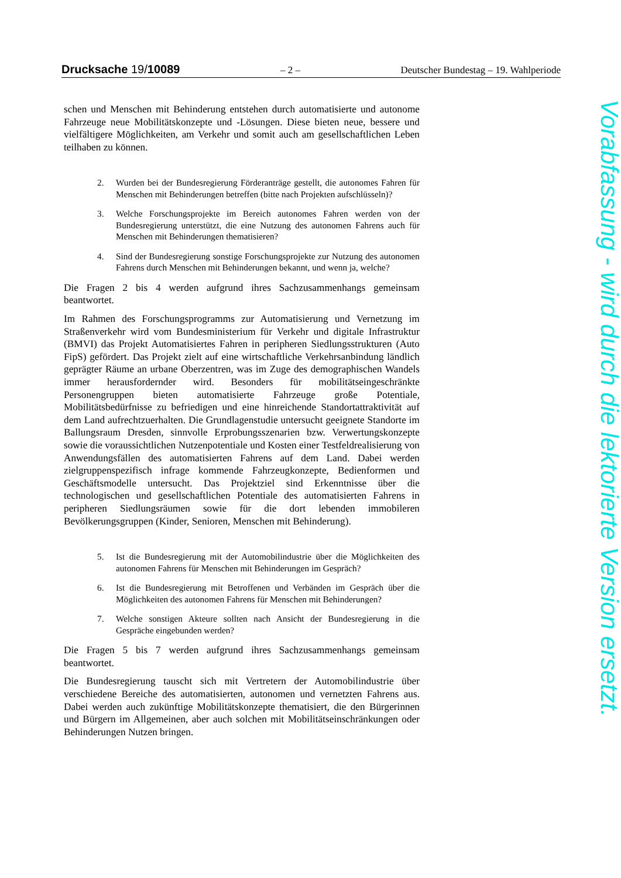Drucksache 19/10089 – 2 – Deutscher Bundestag – 19. Wahlperiode
schen und Menschen mit Behinderung entstehen durch automatisierte und autonome Fahrzeuge neue Mobilitätskonzepte und -Lösungen. Diese bieten neue, bessere und vielfältigere Möglichkeiten, am Verkehr und somit auch am gesellschaftlichen Leben teilhaben zu können.
2. Wurden bei der Bundesregierung Förderanträge gestellt, die autonomes Fahren für Menschen mit Behinderungen betreffen (bitte nach Projekten aufschlüsseln)?
3. Welche Forschungsprojekte im Bereich autonomes Fahren werden von der Bundesregierung unterstützt, die eine Nutzung des autonomen Fahrens auch für Menschen mit Behinderungen thematisieren?
4. Sind der Bundesregierung sonstige Forschungsprojekte zur Nutzung des autonomen Fahrens durch Menschen mit Behinderungen bekannt, und wenn ja, welche?
Die Fragen 2 bis 4 werden aufgrund ihres Sachzusammenhangs gemeinsam beantwortet.
Im Rahmen des Forschungsprogramms zur Automatisierung und Vernetzung im Straßenverkehr wird vom Bundesministerium für Verkehr und digitale Infrastruktur (BMVI) das Projekt Automatisiertes Fahren in peripheren Siedlungsstrukturen (Auto FipS) gefördert. Das Projekt zielt auf eine wirtschaftliche Verkehrsanbindung ländlich geprägter Räume an urbane Oberzentren, was im Zuge des demographischen Wandels immer herausfordernder wird. Besonders für mobilitätseingeschränkte Personengruppen bieten automatisierte Fahrzeuge große Potentiale, Mobilitätsbedürfnisse zu befriedigen und eine hinreichende Standortattraktivität auf dem Land aufrechtzuerhalten. Die Grundlagenstudie untersucht geeignete Standorte im Ballungsraum Dresden, sinnvolle Erprobungsszenarien bzw. Verwertungskonzepte sowie die voraussichtlichen Nutzenpotentiale und Kosten einer Testfeldrealisierung von Anwendungsfällen des automatisierten Fahrens auf dem Land. Dabei werden zielgruppenspezifisch infrage kommende Fahrzeugkonzepte, Bedienformen und Geschäftsmodelle untersucht. Das Projektziel sind Erkenntnisse über die technologischen und gesellschaftlichen Potentiale des automatisierten Fahrens in peripheren Siedlungsräumen sowie für die dort lebenden immobileren Bevölkerungsgruppen (Kinder, Senioren, Menschen mit Behinderung).
5. Ist die Bundesregierung mit der Automobilindustrie über die Möglichkeiten des autonomen Fahrens für Menschen mit Behinderungen im Gespräch?
6. Ist die Bundesregierung mit Betroffenen und Verbänden im Gespräch über die Möglichkeiten des autonomen Fahrens für Menschen mit Behinderungen?
7. Welche sonstigen Akteure sollten nach Ansicht der Bundesregierung in die Gespräche eingebunden werden?
Die Fragen 5 bis 7 werden aufgrund ihres Sachzusammenhangs gemeinsam beantwortet.
Die Bundesregierung tauscht sich mit Vertretern der Automobilindustrie über verschiedene Bereiche des automatisierten, autonomen und vernetzten Fahrens aus. Dabei werden auch zukünftige Mobilitätskonzepte thematisiert, die den Bürgerinnen und Bürgern im Allgemeinen, aber auch solchen mit Mobilitätseinschränkungen oder Behinderungen Nutzen bringen.
Vorabfassung - wird durch die lektorierte Version ersetzt.